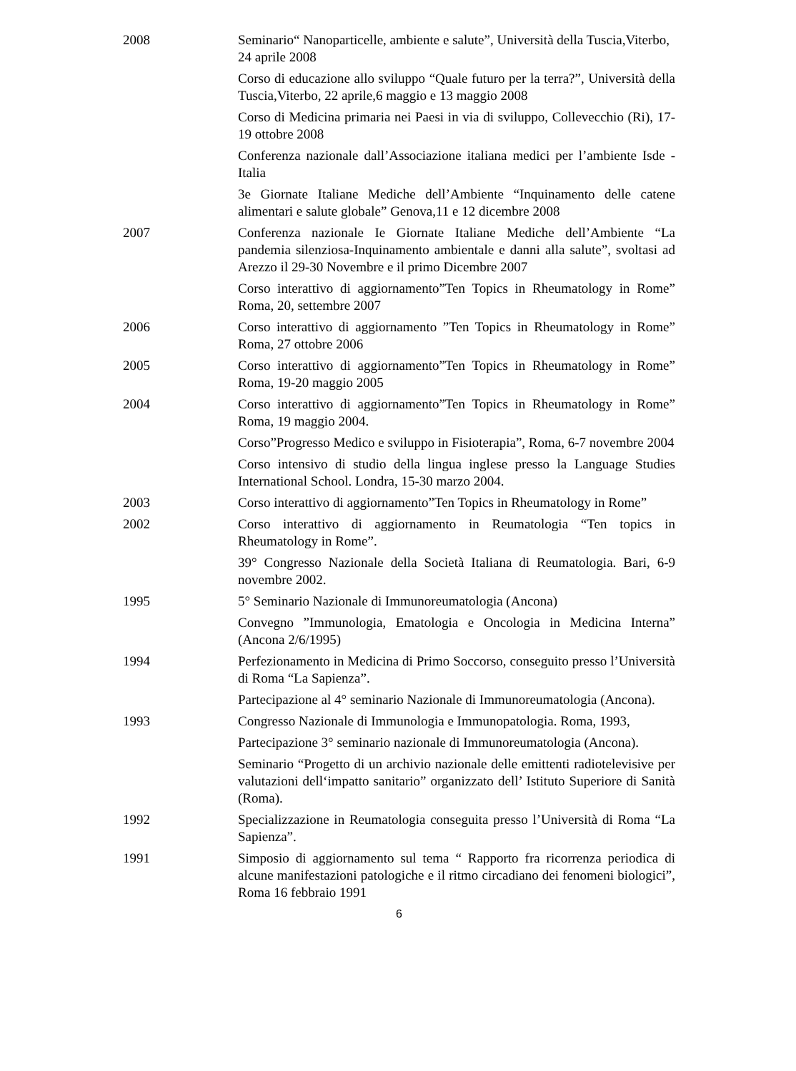2008 Seminario“ Nanoparticelle, ambiente e salute”, Università della Tuscia,Viterbo, 24 aprile 2008
Corso di educazione allo sviluppo “Quale futuro per la terra?”, Università della Tuscia,Viterbo, 22 aprile,6 maggio e 13 maggio 2008
Corso di Medicina primaria nei Paesi in via di sviluppo, Collevecchio (Ri), 17-19 ottobre 2008
Conferenza nazionale dall’Associazione italiana medici per l’ambiente Isde - Italia
3e Giornate Italiane Mediche dell’Ambiente “Inquinamento delle catene alimentari e salute globale” Genova,11 e 12 dicembre 2008
2007 Conferenza nazionale Ie Giornate Italiane Mediche dell’Ambiente “La pandemia silenziosa-Inquinamento ambientale e danni alla salute”, svoltasi ad Arezzo il 29-30 Novembre e il primo Dicembre 2007
Corso interattivo di aggiornamento”Ten Topics in Rheumatology in Rome” Roma, 20, settembre 2007
2006 Corso interattivo di aggiornamento ”Ten Topics in Rheumatology in Rome” Roma, 27 ottobre 2006
2005 Corso interattivo di aggiornamento”Ten Topics in Rheumatology in Rome” Roma, 19-20 maggio 2005
2004 Corso interattivo di aggiornamento”Ten Topics in Rheumatology in Rome” Roma, 19 maggio 2004.
Corso”Progresso Medico e sviluppo in Fisioterapia”, Roma, 6-7 novembre 2004
Corso intensivo di studio della lingua inglese presso la Language Studies International School. Londra, 15-30 marzo 2004.
2003 Corso interattivo di aggiornamento”Ten Topics in Rheumatology in Rome”
2002 Corso interattivo di aggiornamento in Reumatologia “Ten topics in Rheumatology in Rome”.
39° Congresso Nazionale della Società Italiana di Reumatologia. Bari, 6-9 novembre 2002.
1995 5° Seminario Nazionale di Immunoreumatologia (Ancona)
Convegno ”Immunologia, Ematologia e Oncologia in Medicina Interna” (Ancona 2/6/1995)
1994 Perfezionamento in Medicina di Primo Soccorso, conseguito presso l’Università di Roma “La Sapienza”.
Partecipazione al 4° seminario Nazionale di Immunoreumatologia (Ancona).
1993 Congresso Nazionale di Immunologia e Immunopatologia. Roma, 1993,
Partecipazione 3° seminario nazionale di Immunoreumatologia (Ancona).
Seminario “Progetto di un archivio nazionale delle emittenti radiotelevisive per valutazioni dell‘impatto sanitario” organizzato dell’ Istituto Superiore di Sanità (Roma).
1992 Specializzazione in Reumatologia conseguita presso l’Università di Roma “La Sapienza”.
1991 Simposio di aggiornamento sul tema “ Rapporto fra ricorrenza periodica di alcune manifestazioni patologiche e il ritmo circadiano dei fenomeni biologici”, Roma 16 febbraio 1991
6